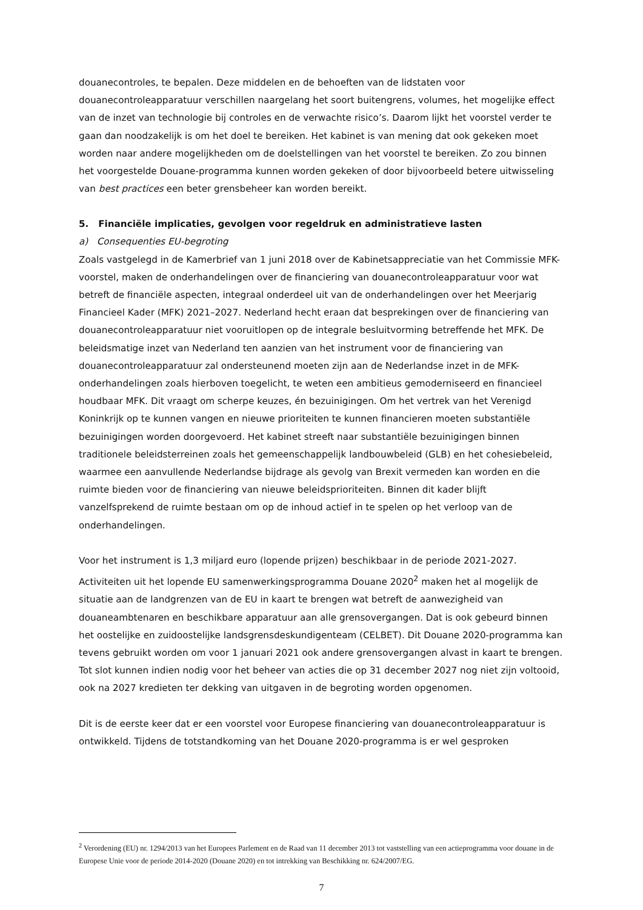douanecontroles, te bepalen. Deze middelen en de behoeften van de lidstaten voor douanecontroleapparatuur verschillen naargelang het soort buitengrens, volumes, het mogelijke effect van de inzet van technologie bij controles en de verwachte risico’s. Daarom lijkt het voorstel verder te gaan dan noodzakelijk is om het doel te bereiken. Het kabinet is van mening dat ook gekeken moet worden naar andere mogelijkheden om de doelstellingen van het voorstel te bereiken. Zo zou binnen het voorgestelde Douane-programma kunnen worden gekeken of door bijvoorbeeld betere uitwisseling van best practices een beter grensbeheer kan worden bereikt.
5. Financiële implicaties, gevolgen voor regeldruk en administratieve lasten
a) Consequenties EU-begroting
Zoals vastgelegd in de Kamerbrief van 1 juni 2018 over de Kabinetsappreciatie van het Commissie MFK-voorstel, maken de onderhandelingen over de financiering van douanecontroleapparatuur voor wat betreft de financiële aspecten, integraal onderdeel uit van de onderhandelingen over het Meerjarig Financieel Kader (MFK) 2021–2027. Nederland hecht eraan dat besprekingen over de financiering van douanecontroleapparatuur niet vooruitlopen op de integrale besluitvorming betreffende het MFK. De beleidsmatige inzet van Nederland ten aanzien van het instrument voor de financiering van douanecontroleapparatuur zal ondersteunend moeten zijn aan de Nederlandse inzet in de MFK-onderhandelingen zoals hierboven toegelicht, te weten een ambitieus gemoderniseerd en financieel houdbaar MFK. Dit vraagt om scherpe keuzes, én bezuinigingen. Om het vertrek van het Verenigd Koninkrijk op te kunnen vangen en nieuwe prioriteiten te kunnen financieren moeten substantiële bezuinigingen worden doorgevoerd. Het kabinet streeft naar substantiële bezuinigingen binnen traditionele beleidsterreinen zoals het gemeenschappelijk landbouwbeleid (GLB) en het cohesiebeleid, waarmee een aanvullende Nederlandse bijdrage als gevolg van Brexit vermeden kan worden en die ruimte bieden voor de financiering van nieuwe beleidsprioriteiten. Binnen dit kader blijft vanzelfsprekend de ruimte bestaan om op de inhoud actief in te spelen op het verloop van de onderhandelingen.
Voor het instrument is 1,3 miljard euro (lopende prijzen) beschikbaar in de periode 2021-2027. Activiteiten uit het lopende EU samenwerkingsprogramma Douane 2020<sup>2</sup> maken het al mogelijk de situatie aan de landgrenzen van de EU in kaart te brengen wat betreft de aanwezigheid van douaneambtenaren en beschikbare apparatuur aan alle grensovergangen. Dat is ook gebeurd binnen het oostelijke en zuidoostelijke landsgrensdeskundigenteam (CELBET). Dit Douane 2020-programma kan tevens gebruikt worden om voor 1 januari 2021 ook andere grensovergangen alvast in kaart te brengen. Tot slot kunnen indien nodig voor het beheer van acties die op 31 december 2027 nog niet zijn voltooid, ook na 2027 kredieten ter dekking van uitgaven in de begroting worden opgenomen.
Dit is de eerste keer dat er een voorstel voor Europese financiering van douanecontroleapparatuur is ontwikkeld. Tijdens de totstandkoming van het Douane 2020-programma is er wel gesproken
<sup>2</sup> Verordening (EU) nr. 1294/2013 van het Europees Parlement en de Raad van 11 december 2013 tot vaststelling van een actieprogramma voor douane in de Europese Unie voor de periode 2014-2020 (Douane 2020) en tot intrekking van Beschikking nr. 624/2007/EG.
7